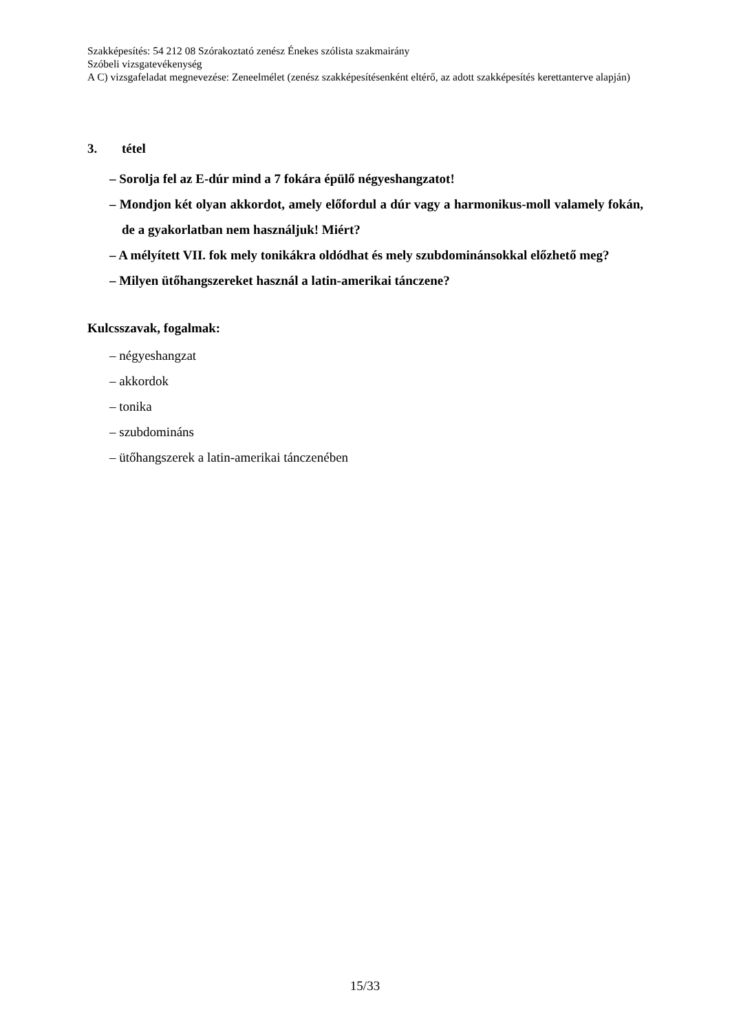Szakképesítés: 54 212 08 Szórakoztató zenész Énekes szólista szakmairány
Szóbeli vizsgatevékenység
A C) vizsgafeladat megnevezése: Zeneelmélet (zenész szakképesítésenként eltérő, az adott szakképesítés kerettanterve alapján)
3. tétel
– Sorolja fel az E-dúr mind a 7 fokára épülő négyeshangzatot!
– Mondjon két olyan akkordot, amely előfordul a dúr vagy a harmonikus-moll valamely fokán, de a gyakorlatban nem használjuk! Miért?
– A mélyített VII. fok mely tonikákra oldódhat és mely szubdominánsokkal előzhető meg?
– Milyen ütőhangszereket használ a latin-amerikai tánczene?
Kulcsszavak, fogalmak:
– négyeshangzat
– akkordok
– tonika
– szubdomináns
– ütőhangszerek a latin-amerikai tánczenében
15/33